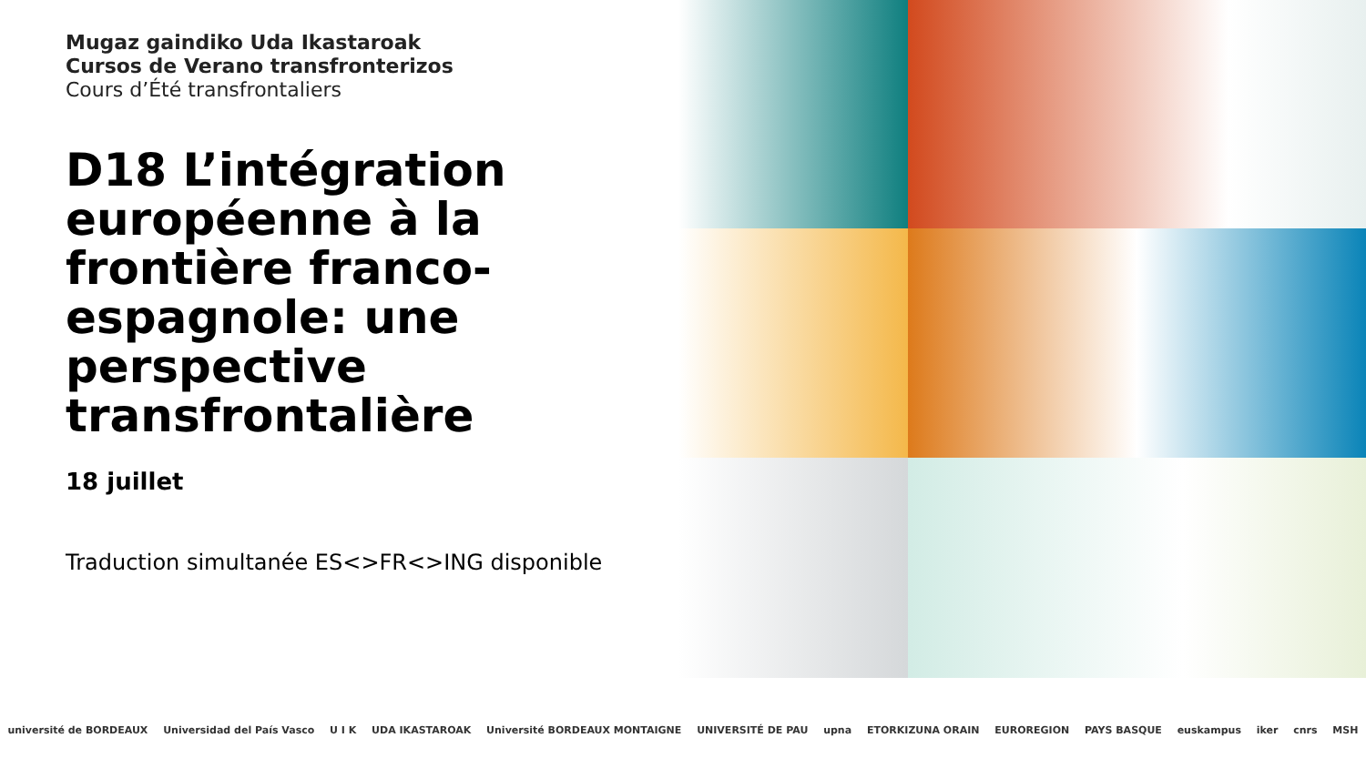Mugaz gaindiko Uda Ikastaroak
Cursos de Verano transfronterizos
Cours d’Été transfrontaliers
D18 L’intégration européenne à la frontière franco-espagnole: une perspective transfrontalière
18 juillet
Traduction simultanée ES<>FR<>ING disponible
université de BORDEAUX Universidad del País Vasco U I K UDA IKASTAROAK Université BORDEAUX MONTAIGNE UNIVERSITÉ DE PAU upna ETORKIZUNA ORAIN EUROREGION PAYS BASQUE euskampus iker cnrs MSH